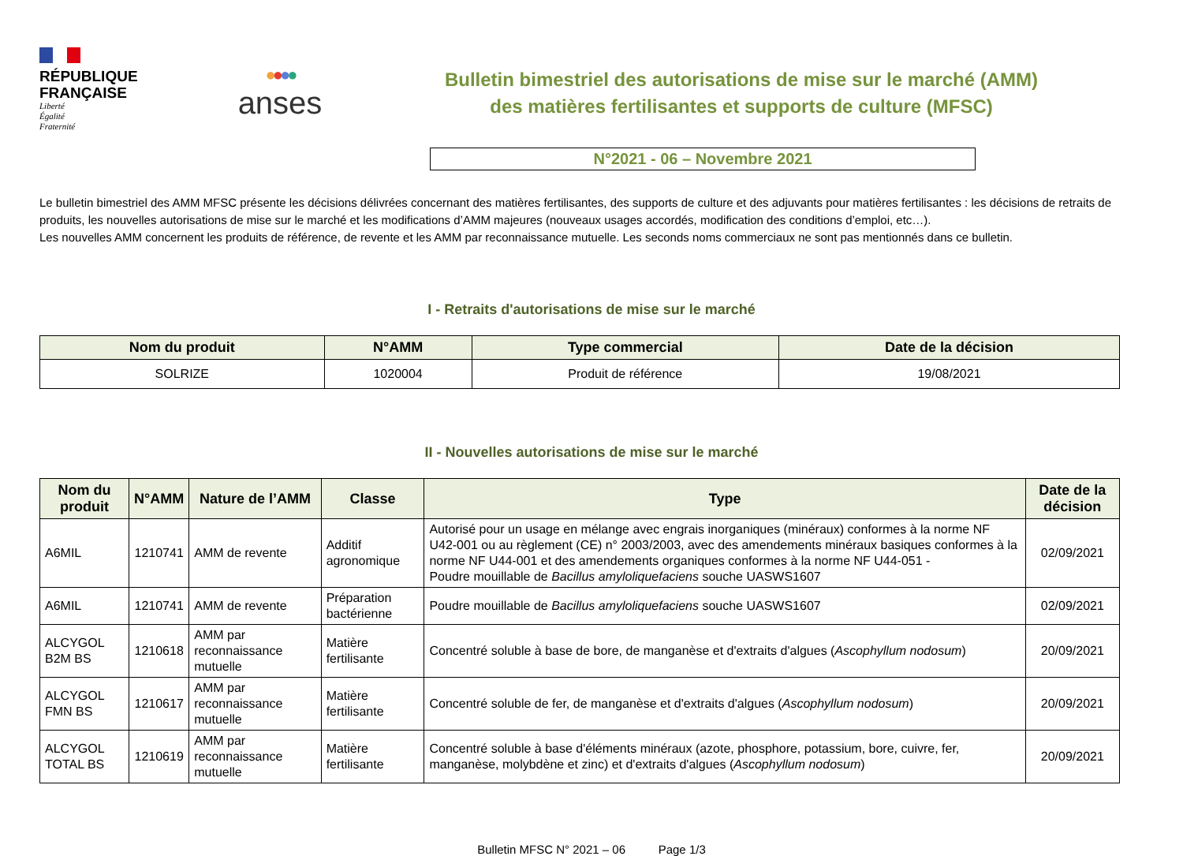RÉPUBLIQUE
FRANÇAISE
Liberté
Égalité
Fraternité
●●●●
anses
Bulletin bimestriel des autorisations de mise sur le marché (AMM)
des matières fertilisantes et supports de culture (MFSC)
N°2021 - 06 – Novembre 2021
Le bulletin bimestriel des AMM MFSC présente les décisions délivrées concernant des matières fertilisantes, des supports de culture et des adjuvants pour matières fertilisantes : les décisions de retraits de produits, les nouvelles autorisations de mise sur le marché et les modifications d’AMM majeures (nouveaux usages accordés, modification des conditions d’emploi, etc…).
Les nouvelles AMM concernent les produits de référence, de revente et les AMM par reconnaissance mutuelle. Les seconds noms commerciaux ne sont pas mentionnés dans ce bulletin.
I - Retraits d'autorisations de mise sur le marché
| Nom du produit | N°AMM | Type commercial | Date de la décision |
| --- | --- | --- | --- |
| SOLRIZE | 1020004 | Produit de référence | 19/08/2021 |
II - Nouvelles autorisations de mise sur le marché
| Nom du produit | N°AMM | Nature de l’AMM | Classe | Type | Date de la décision |
| --- | --- | --- | --- | --- | --- |
| A6MIL | 1210741 | AMM de revente | Additif agronomique | Autorisé pour un usage en mélange avec engrais inorganiques (minéraux) conformes à la norme NF U42-001 ou au règlement (CE) n° 2003/2003, avec des amendements minéraux basiques conformes à la norme NF U44-001 et des amendements organiques conformes à la norme NF U44-051 - Poudre mouillable de Bacillus amyloliquefaciens souche UASWS1607 | 02/09/2021 |
| A6MIL | 1210741 | AMM de revente | Préparation bactérienne | Poudre mouillable de Bacillus amyloliquefaciens souche UASWS1607 | 02/09/2021 |
| ALCYGOL B2M BS | 1210618 | AMM par reconnaissance mutuelle | Matière fertilisante | Concentré soluble à base de bore, de manganèse et d'extraits d'algues ( Ascophyllum nodosum ) | 20/09/2021 |
| ALCYGOL FMN BS | 1210617 | AMM par reconnaissance mutuelle | Matière fertilisante | Concentré soluble de fer, de manganèse et d'extraits d'algues ( Ascophyllum nodosum ) | 20/09/2021 |
| ALCYGOL TOTAL BS | 1210619 | AMM par reconnaissance mutuelle | Matière fertilisante | Concentré soluble à base d'éléments minéraux (azote, phosphore, potassium, bore, cuivre, fer, manganèse, molybdène et zinc) et d'extraits d'algues ( Ascophyllum nodosum ) | 20/09/2021 |
Bulletin MFSC N° 2021 – 06 Page 1/3